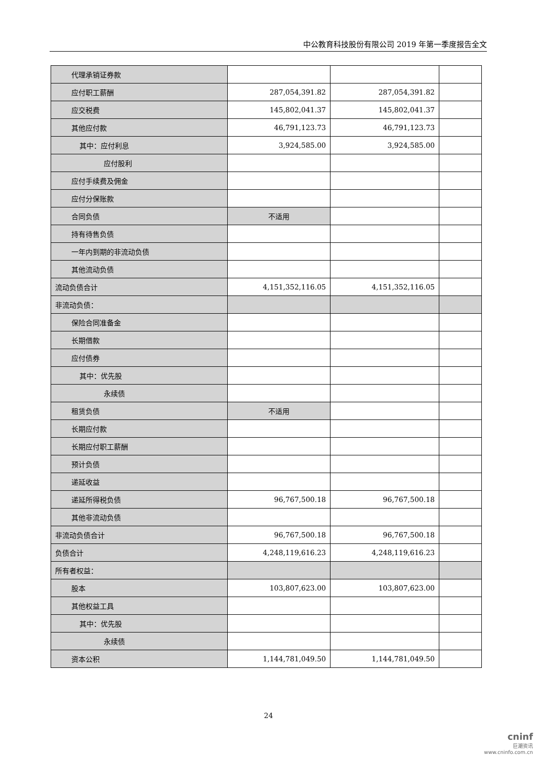中公教育科技股份有限公司 2019 年第一季度报告全文
| 代理承销证券款 | | | |
| 应付职工薪酬 | 287,054,391.82 | 287,054,391.82 | |
| 应交税费 | 145,802,041.37 | 145,802,041.37 | |
| 其他应付款 | 46,791,123.73 | 46,791,123.73 | |
| 其中：应付利息 | 3,924,585.00 | 3,924,585.00 | |
| 应付股利 | | | |
| 应付手续费及佣金 | | | |
| 应付分保账款 | | | |
| 合同负债 | 不适用 | | |
| 持有待售负债 | | | |
| 一年内到期的非流动负债 | | | |
| 其他流动负债 | | | |
| 流动负债合计 | 4,151,352,116.05 | 4,151,352,116.05 | |
| 非流动负债： | | | |
| 保险合同准备金 | | | |
| 长期借款 | | | |
| 应付债券 | | | |
| 其中：优先股 | | | |
| 永续债 | | | |
| 租赁负债 | 不适用 | | |
| 长期应付款 | | | |
| 长期应付职工薪酬 | | | |
| 预计负债 | | | |
| 递延收益 | | | |
| 递延所得税负债 | 96,767,500.18 | 96,767,500.18 | |
| 其他非流动负债 | | | |
| 非流动负债合计 | 96,767,500.18 | 96,767,500.18 | |
| 负债合计 | 4,248,119,616.23 | 4,248,119,616.23 | |
| 所有者权益： | | | |
| 股本 | 103,807,623.00 | 103,807,623.00 | |
| 其他权益工具 | | | |
| 其中：优先股 | | | |
| 永续债 | | | |
| 资本公积 | 1,144,781,049.50 | 1,144,781,049.50 | |
24
cninf
巨潮资讯
www.cninfo.com.cn